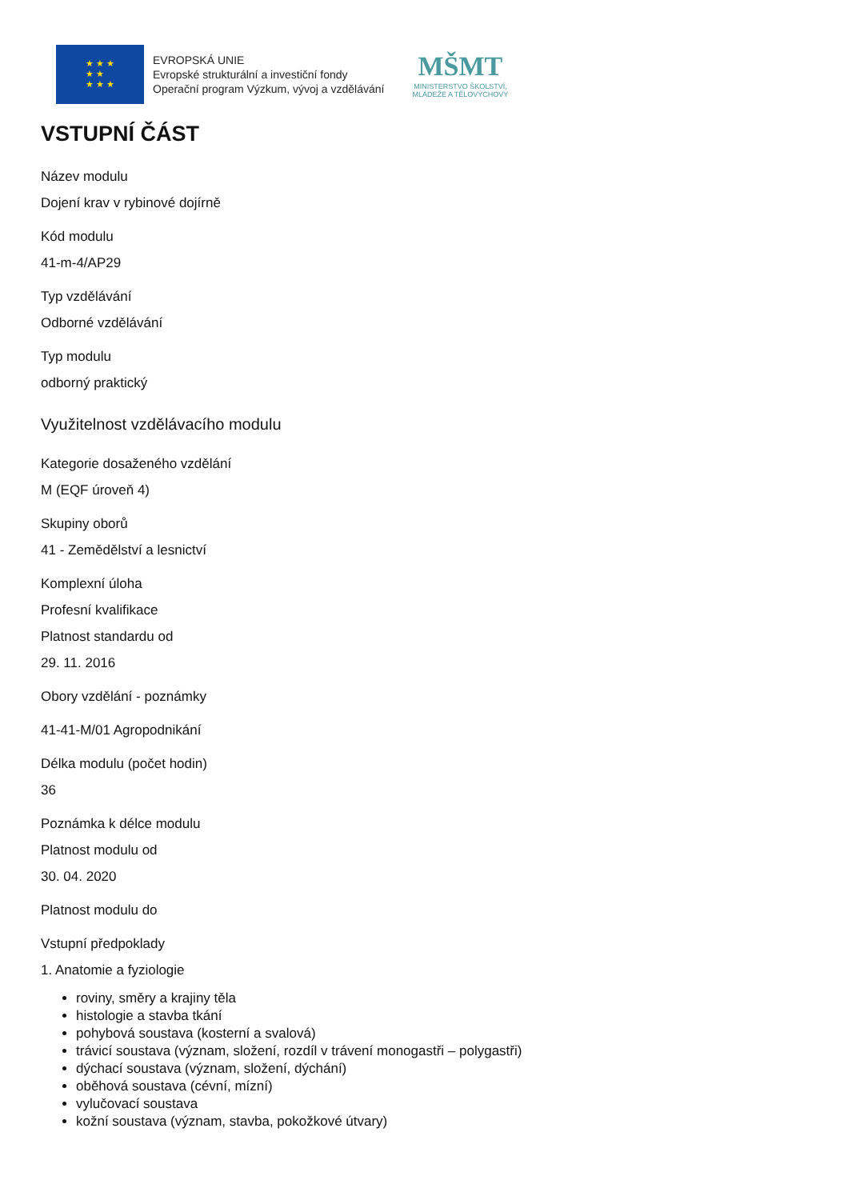★ ★ ★
★ ★
★ ★ ★
EVROPSKÁ UNIE
Evropské strukturální a investiční fondy
Operační program Výzkum, vývoj a vzdělávání
MŠMT
MINISTERSTVO ŠKOLSTVÍ,
MLÁDEŽE A TĚLOVÝCHOVY
VSTUPNÍ ČÁST
Název modulu
Dojení krav v rybinové dojírně
Kód modulu
41-m-4/AP29
Typ vzdělávání
Odborné vzdělávání
Typ modulu
odborný praktický
Využitelnost vzdělávacího modulu
Kategorie dosaženého vzdělání
M (EQF úroveň 4)
Skupiny oborů
41 - Zemědělství a lesnictví
Komplexní úloha
Profesní kvalifikace
Platnost standardu od
29. 11. 2016
Obory vzdělání - poznámky
41-41-M/01 Agropodnikání
Délka modulu (počet hodin)
36
Poznámka k délce modulu
Platnost modulu od
30. 04. 2020
Platnost modulu do
Vstupní předpoklady
1. Anatomie a fyziologie
roviny, směry a krajiny těla
histologie a stavba tkání
pohybová soustava (kosterní a svalová)
trávicí soustava (význam, složení, rozdíl v trávení monogastři – polygastři)
dýchací soustava (význam, složení, dýchání)
oběhová soustava (cévní, mízní)
vylučovací soustava
kožní soustava (význam, stavba, pokožkové útvary)